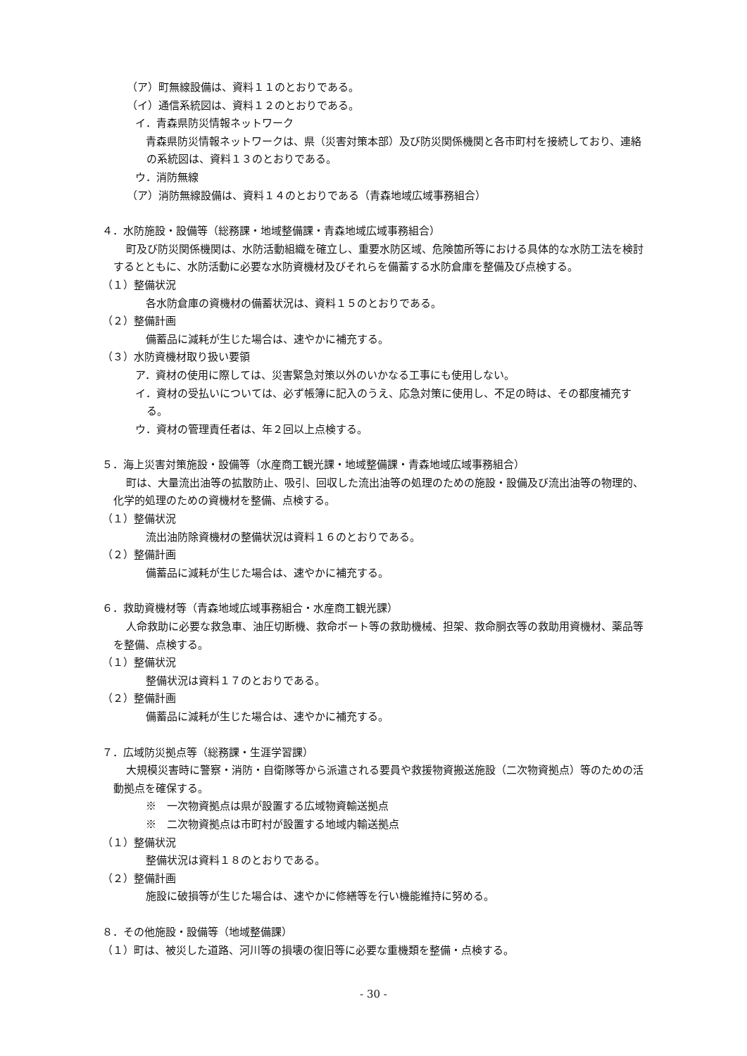（ア）町無線設備は、資料１１のとおりである。
（イ）通信系統図は、資料１２のとおりである。
イ．青森県防災情報ネットワーク
　青森県防災情報ネットワークは、県（災害対策本部）及び防災関係機関と各市町村を接続しており、連絡の系統図は、資料１３のとおりである。
ウ．消防無線
（ア）消防無線設備は、資料１４のとおりである（青森地域広域事務組合）
４．水防施設・設備等（総務課・地域整備課・青森地域広域事務組合）
町及び防災関係機関は、水防活動組織を確立し、重要水防区域、危険箇所等における具体的な水防工法を検討するとともに、水防活動に必要な水防資機材及びそれらを備蓄する水防倉庫を整備及び点検する。
（１）整備状況
各水防倉庫の資機材の備蓄状況は、資料１５のとおりである。
（２）整備計画
備蓄品に減耗が生じた場合は、速やかに補充する。
（３）水防資機材取り扱い要領
ア．資材の使用に際しては、災害緊急対策以外のいかなる工事にも使用しない。
イ．資材の受払いについては、必ず帳簿に記入のうえ、応急対策に使用し、不足の時は、その都度補充する。
ウ．資材の管理責任者は、年２回以上点検する。
５．海上災害対策施設・設備等（水産商工観光課・地域整備課・青森地域広域事務組合）
町は、大量流出油等の拡散防止、吸引、回収した流出油等の処理のための施設・設備及び流出油等の物理的、化学的処理のための資機材を整備、点検する。
（１）整備状況
流出油防除資機材の整備状況は資料１６のとおりである。
（２）整備計画
備蓄品に減耗が生じた場合は、速やかに補充する。
６．救助資機材等（青森地域広域事務組合・水産商工観光課）
人命救助に必要な救急車、油圧切断機、救命ボート等の救助機械、担架、救命胴衣等の救助用資機材、薬品等を整備、点検する。
（１）整備状況
整備状況は資料１７のとおりである。
（２）整備計画
備蓄品に減耗が生じた場合は、速やかに補充する。
７．広域防災拠点等（総務課・生涯学習課）
大規模災害時に警察・消防・自衛隊等から派遣される要員や救援物資搬送施設（二次物資拠点）等のための活動拠点を確保する。
※　一次物資拠点は県が設置する広域物資輸送拠点
※　二次物資拠点は市町村が設置する地域内輸送拠点
（１）整備状況
整備状況は資料１８のとおりである。
（２）整備計画
施設に破損等が生じた場合は、速やかに修繕等を行い機能維持に努める。
８．その他施設・設備等（地域整備課）
（１）町は、被災した道路、河川等の損壊の復旧等に必要な重機類を整備・点検する。
- 30 -